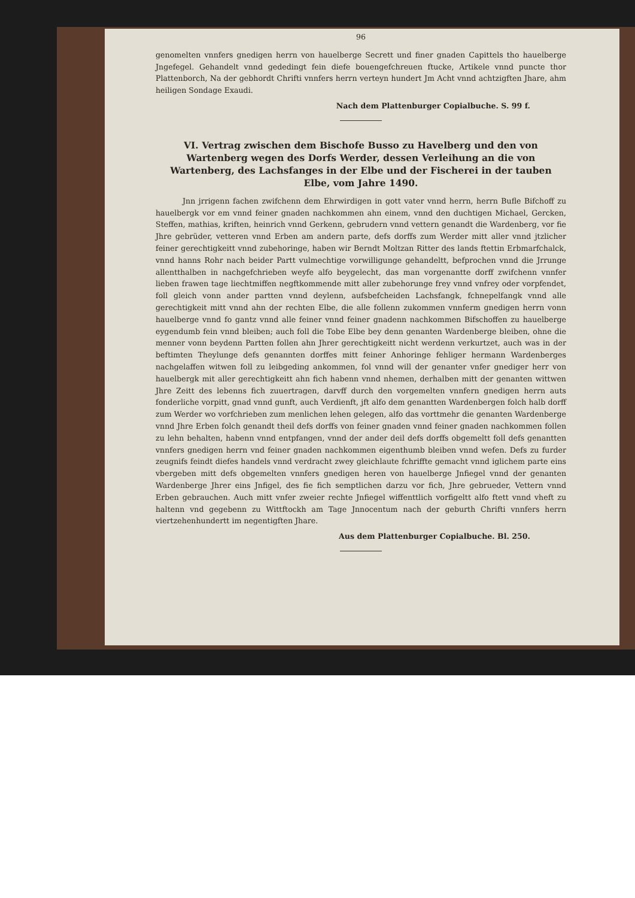96
genomelten vnnfers gnedigen herrn von hauelberge Secrett und finer gnaden Capittels tho hauelberge Jngefegel. Gehandelt vnnd gededingt fein diefe bouengefchreuen ftucke, Artikele vnnd puncte thor Plattenborch, Na der gebhordt Chrifti vnnfers herrn verteyn hundert Jm Acht vnnd achtzigften Jhare, ahm heiligen Sondage Exaudi.
Nach dem Plattenburger Copialbuche. S. 99 f.
VI. Vertrag zwischen dem Bischofe Busso zu Havelberg und den von Wartenberg wegen des Dorfs Werder, dessen Verleihung an die von Wartenberg, des Lachsfanges in der Elbe und der Fischerei in der tauben Elbe, vom Jahre 1490.
Jnn jrrigenn fachen zwifchenn dem Ehrwirdigen in gott vater vnnd herrn, herrn Bufle Bifchoff zu hauelbergk vor em vnnd feiner gnaden nachkommen ahn einem, vnnd den duchtigen Michael, Gercken, Steffen, mathias, kriften, heinrich vnnd Gerkenn, gebrudern vnnd vettern genandt die Wardenberg, vor fie Jhre gebrüder, vetteren vnnd Erben am andern parte, defs dorffs zum Werder mitt aller vnnd jtzlicher feiner gerechtigkeitt vnnd zubehoringe, haben wir Berndt Moltzan Ritter des lands ftettin Erbmarfchalck, vnnd hanns Rohr nach beider Partt vulmechtige vorwilligunge gehandeltt, befprochen vnnd die Jrrunge allentthalben in nachgefchrieben weyfe alfo beygelecht, das man vorgenantte dorff zwifchenn vnnfer lieben frawen tage liechtmiffen negftkommende mitt aller zubehorunge frey vnnd vnfrey oder vorpfendet, foll gleich vonn ander partten vnnd deylenn, aufsbefcheiden Lachsfangk, fchnepelfangk vnnd alle gerechtigkeit mitt vnnd ahn der rechten Elbe, die alle follenn zukommen vnnferm gnedigen herrn vonn hauelberge vnnd fo gantz vnnd alle feiner vnnd feiner gnadenn nachkommen Bifschoffen zu hauelberge eygendumb fein vnnd bleiben; auch foll die Tobe Elbe bey denn genanten Wardenberge bleiben, ohne die menner vonn beydenn Partten follen ahn Jhrer gerechtigkeitt nicht werdenn verkurtzet, auch was in der beftimten Theylunge defs genannten dorffes mitt feiner Anhoringe fehliger hermann Wardenberges nachgelaffen witwen foll zu leibgeding ankommen, fol vnnd will der genanter vnfer gnediger herr von hauelbergk mit aller gerechtigkeitt ahn fich habenn vnnd nhemen, derhalben mitt der genanten wittwen Jhre Zeitt des lebenns fich zuuertragen, darvff durch den vorgemelten vnnfern gnedigen herrn auts fonderliche vorpitt, gnad vnnd gunft, auch Verdienft, jft alfo dem genantten Wardenbergen folch halb dorff zum Werder wo vorfchrieben zum menlichen lehen gelegen, alfo das vorttmehr die genanten Wardenberge vnnd Jhre Erben folch genandt theil defs dorffs von feiner gnaden vnnd feiner gnaden nachkommen follen zu lehn behalten, habenn vnnd entpfangen, vnnd der ander deil defs dorffs obgemeltt foll defs genantten vnnfers gnedigen herrn vnd feiner gnaden nachkommen eigenthumb bleiben vnnd wefen. Defs zu furder zeugnifs feindt diefes handels vnnd verdracht zwey gleichlaute fchriffte gemacht vnnd iglichem parte eins vbergeben mitt defs obgemelten vnnfers gnedigen heren von hauelberge Jnfiegel vnnd der genanten Wardenberge Jhrer eins Jnfigel, des fie fich semptlichen darzu vor fich, Jhre gebrueder, Vettern vnnd Erben gebrauchen. Auch mitt vnfer zweier rechte Jnfiegel wiffenttlich vorfigeltt alfo ftett vnnd vheft zu haltenn vnd gegebenn zu Wittftockh am Tage Jnnocentum nach der geburth Chrifti vnnfers herrn viertzehenhundertt im negentigften Jhare.
Aus dem Plattenburger Copialbuche. Bl. 250.